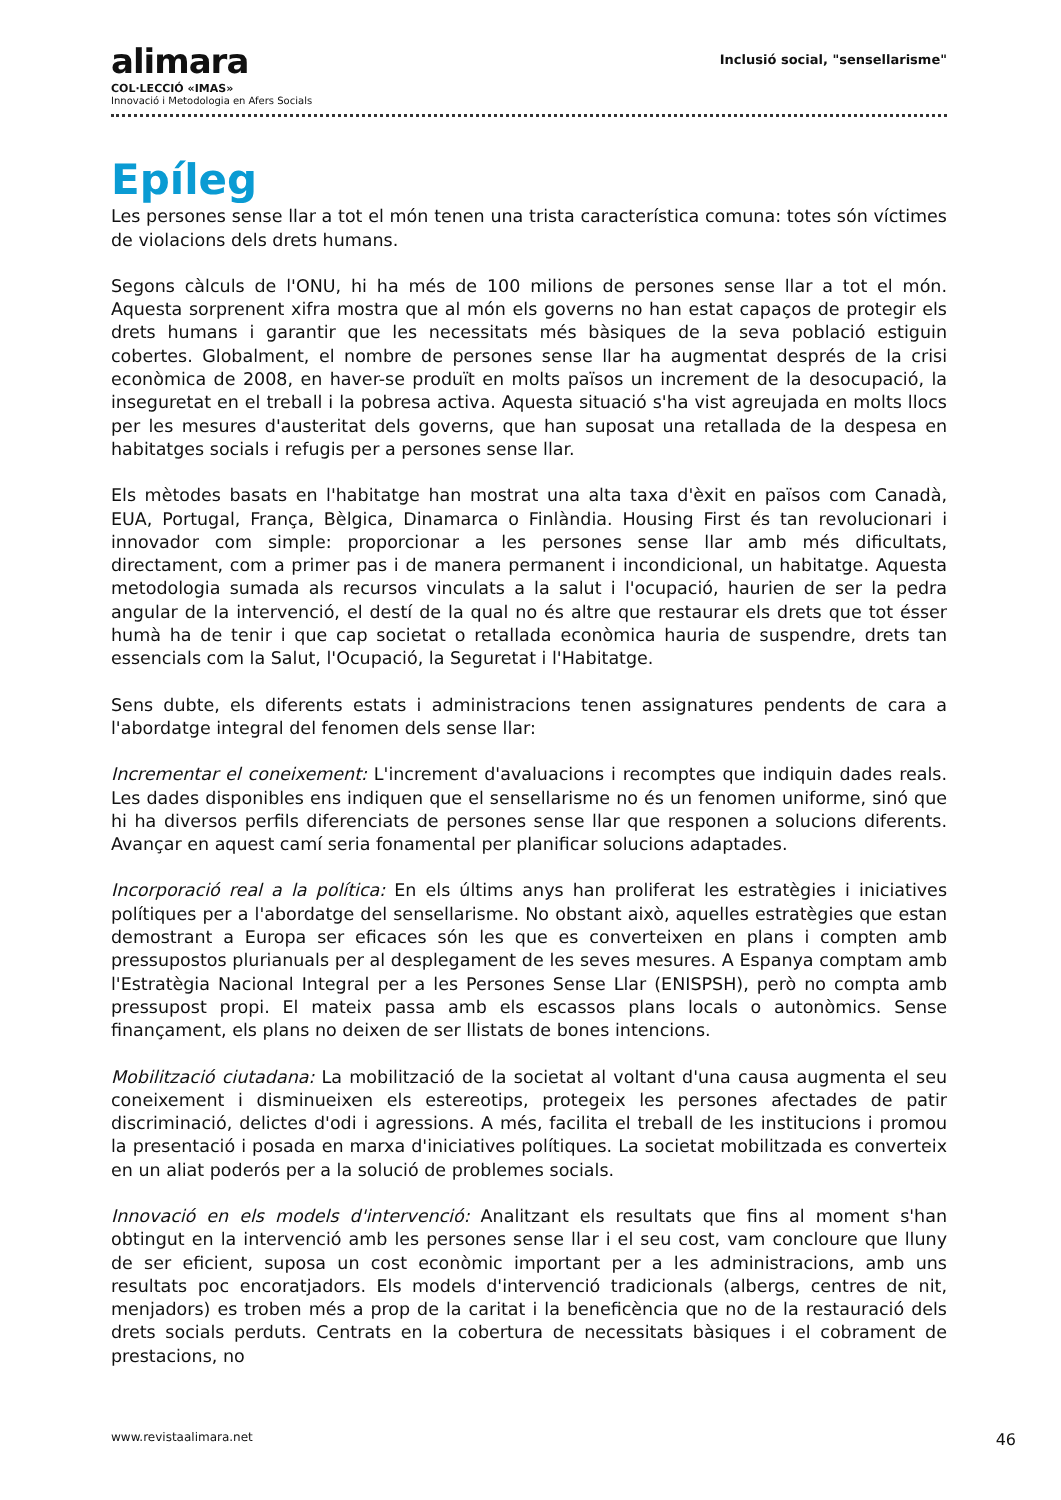alimara
COL·LECCIÓ «IMAS»
Innovació i Metodologia en Afers Socials
Inclusió social, "sensellarisme"
Epíleg
Les persones sense llar a tot el món tenen una trista característica comuna: totes són víctimes de violacions dels drets humans.
Segons càlculs de l'ONU, hi ha més de 100 milions de persones sense llar a tot el món. Aquesta sorprenent xifra mostra que al món els governs no han estat capaços de protegir els drets humans i garantir que les necessitats més bàsiques de la seva població estiguin cobertes. Globalment, el nombre de persones sense llar ha augmentat després de la crisi econòmica de 2008, en haver-se produït en molts països un increment de la desocupació, la inseguretat en el treball i la pobresa activa. Aquesta situació s'ha vist agreujada en molts llocs per les mesures d'austeritat dels governs, que han suposat una retallada de la despesa en habitatges socials i refugis per a persones sense llar.
Els mètodes basats en l'habitatge han mostrat una alta taxa d'èxit en països com Canadà, EUA, Portugal, França, Bèlgica, Dinamarca o Finlàndia. Housing First és tan revolucionari i innovador com simple: proporcionar a les persones sense llar amb més dificultats, directament, com a primer pas i de manera permanent i incondicional, un habitatge. Aquesta metodologia sumada als recursos vinculats a la salut i l'ocupació, haurien de ser la pedra angular de la intervenció, el destí de la qual no és altre que restaurar els drets que tot ésser humà ha de tenir i que cap societat o retallada econòmica hauria de suspendre, drets tan essencials com la Salut, l'Ocupació, la Seguretat i l'Habitatge.
Sens dubte, els diferents estats i administracions tenen assignatures pendents de cara a l'abordatge integral del fenomen dels sense llar:
Incrementar el coneixement: L'increment d'avaluacions i recomptes que indiquin dades reals. Les dades disponibles ens indiquen que el sensellarisme no és un fenomen uniforme, sinó que hi ha diversos perfils diferenciats de persones sense llar que responen a solucions diferents. Avançar en aquest camí seria fonamental per planificar solucions adaptades.
Incorporació real a la política: En els últims anys han proliferat les estratègies i iniciatives polítiques per a l'abordatge del sensellarisme. No obstant això, aquelles estratègies que estan demostrant a Europa ser eficaces són les que es converteixen en plans i compten amb pressupostos plurianuals per al desplegament de les seves mesures. A Espanya comptam amb l'Estratègia Nacional Integral per a les Persones Sense Llar (ENISPSH), però no compta amb pressupost propi. El mateix passa amb els escassos plans locals o autonòmics. Sense finançament, els plans no deixen de ser llistats de bones intencions.
Mobilització ciutadana: La mobilització de la societat al voltant d'una causa augmenta el seu coneixement i disminueixen els estereotips, protegeix les persones afectades de patir discriminació, delictes d'odi i agressions. A més, facilita el treball de les institucions i promou la presentació i posada en marxa d'iniciatives polítiques. La societat mobilitzada es converteix en un aliat poderós per a la solució de problemes socials.
Innovació en els models d'intervenció: Analitzant els resultats que fins al moment s'han obtingut en la intervenció amb les persones sense llar i el seu cost, vam concloure que lluny de ser eficient, suposa un cost econòmic important per a les administracions, amb uns resultats poc encoratjadors. Els models d'intervenció tradicionals (albergs, centres de nit, menjadors) es troben més a prop de la caritat i la beneficència que no de la restauració dels drets socials perduts. Centrats en la cobertura de necessitats bàsiques i el cobrament de prestacions, no
www.revistaalimara.net 46